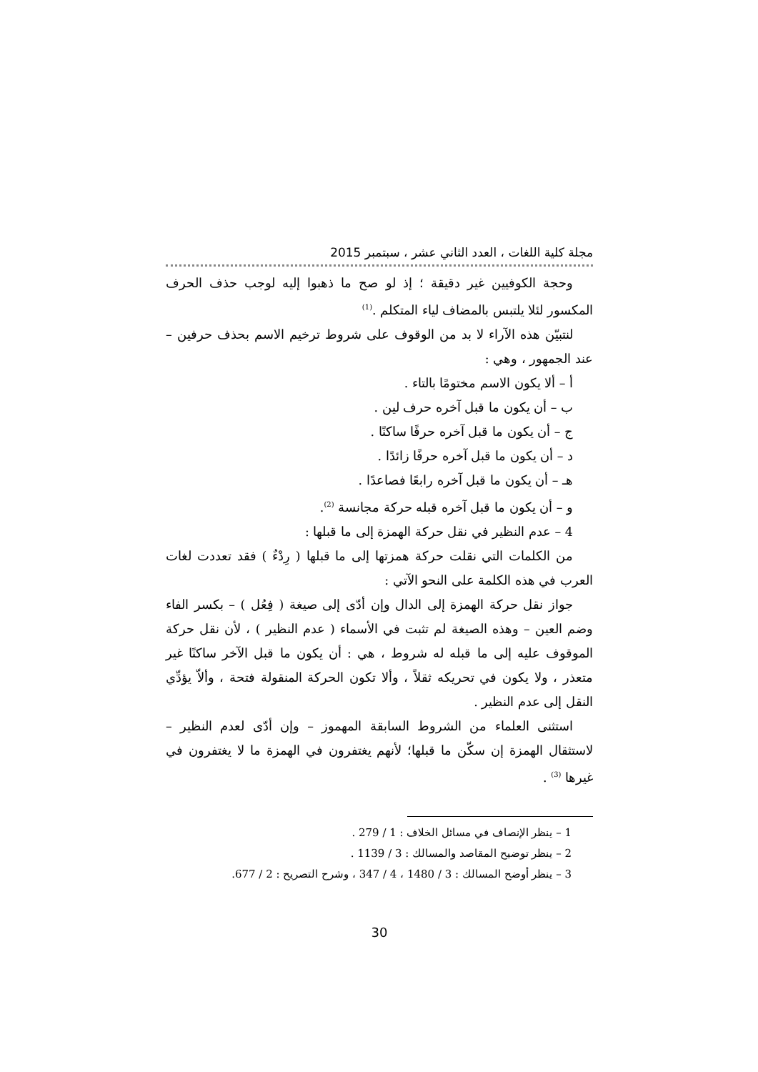مجلة كلية اللغات ، العدد الثاني عشر ، سبتمبر 2015
وحجة الكوفيين غير دقيقة ؛ إذ لو صح ما ذهبوا إليه لوجب حذف الحرف المكسور لئلا يلتبس بالمضاف لياء المتكلم .<sup>(1)</sup>
لنتبيّن هذه الآراء لا بد من الوقوف على شروط ترخيم الاسم بحذف حرفين – عند الجمهور ، وهي :
أ – ألا يكون الاسم مختومًا بالتاء .
ب – أن يكون ما قبل آخره حرف لين .
ج – أن يكون ما قبل آخره حرفًا ساكنًا .
د – أن يكون ما قبل آخره حرفًا زائدًا .
هـ – أن يكون ما قبل آخره رابعًا فصاعدًا .
و – أن يكون ما قبل آخره قبله حركة مجانسة <sup>(2)</sup>.
4 – عدم النظير في نقل حركة الهمزة إلى ما قبلها :
من الكلمات التي نقلت حركة همزتها إلى ما قبلها ( رِدْءٌ ) فقد تعددت لغات العرب في هذه الكلمة على النحو الآتي :
جواز نقل حركة الهمزة إلى الدال وإن أدّى إلى صيغة ( فِعُل ) – بكسر الفاء وضم العين – وهذه الصيغة لم تثبت في الأسماء ( عدم النظير ) ، لأن نقل حركة الموقوف عليه إلى ما قبله له شروط ، هي : أن يكون ما قبل الآخر ساكنًا غير متعذر ، ولا يكون في تحريكه ثقلاً ، وألا تكون الحركة المنقولة فتحة ، وألاّ يؤدِّي النقل إلى عدم النظير .
استثنى العلماء من الشروط السابقة المهموز – وإن أدّى لعدم النظير – لاستثقال الهمزة إن سكّن ما قبلها؛ لأنهم يغتفرون في الهمزة ما لا يغتفرون في غيرها <sup>(3)</sup> .
1 – ينظر الإنصاف في مسائل الخلاف : 1 / 279 .
2 – ينظر توضيح المقاصد والمسالك : 3 / 1139 .
3 – ينظر أوضح المسالك : 3 / 1480 ، 4 / 347 ، وشرح التصريح : 2 / 677.
30